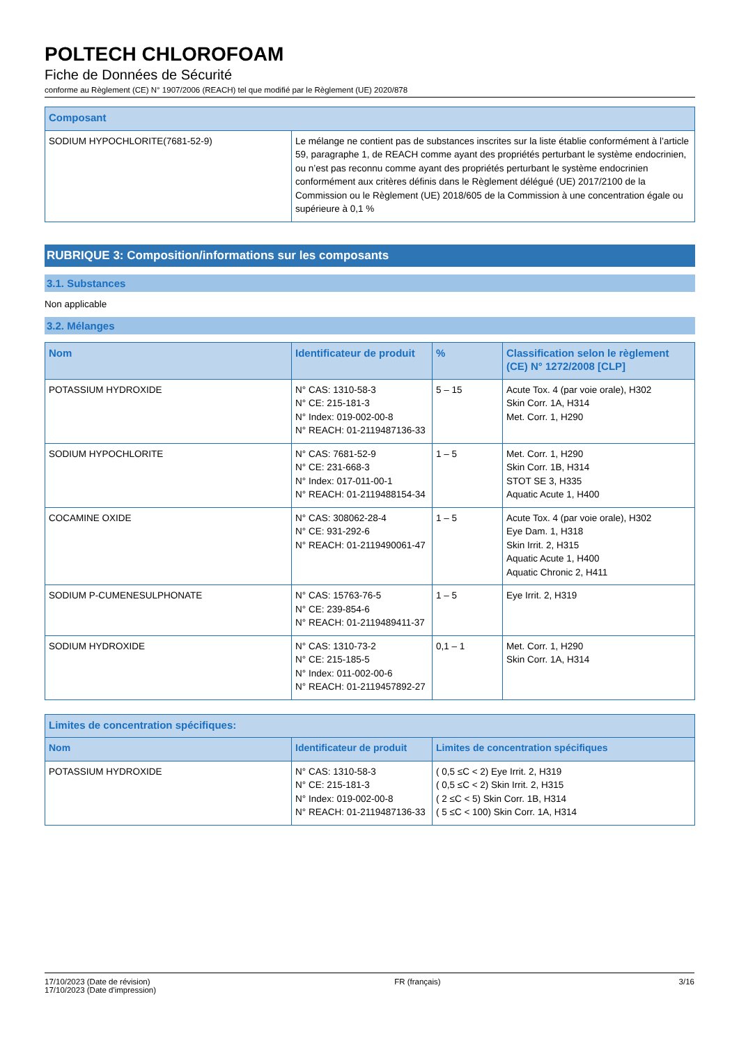POLTECH CHLOROFOAM
Fiche de Données de Sécurité
conforme au Règlement (CE) N° 1907/2006 (REACH) tel que modifié par le Règlement (UE) 2020/878
| Composant | |
| --- | --- |
| SODIUM HYPOCHLORITE(7681-52-9) | Le mélange ne contient pas de substances inscrites sur la liste établie conformément à l’article 59, paragraphe 1, de REACH comme ayant des propriétés perturbant le système endocrinien, ou n’est pas reconnu comme ayant des propriétés perturbant le système endocrinien conformément aux critères définis dans le Règlement délégué (UE) 2017/2100 de la Commission ou le Règlement (UE) 2018/605 de la Commission à une concentration égale ou supérieure à 0,1 % |
RUBRIQUE 3: Composition/informations sur les composants
3.1. Substances
Non applicable
3.2. Mélanges
| Nom | Identificateur de produit | % | Classification selon le règlement (CE) N° 1272/2008 [CLP] |
| --- | --- | --- | --- |
| POTASSIUM HYDROXIDE | N° CAS: 1310-58-3 N° CE: 215-181-3 N° Index: 019-002-00-8 N° REACH: 01-2119487136-33 | 5 – 15 | Acute Tox. 4 (par voie orale), H302 Skin Corr. 1A, H314 Met. Corr. 1, H290 |
| SODIUM HYPOCHLORITE | N° CAS: 7681-52-9 N° CE: 231-668-3 N° Index: 017-011-00-1 N° REACH: 01-2119488154-34 | 1 – 5 | Met. Corr. 1, H290 Skin Corr. 1B, H314 STOT SE 3, H335 Aquatic Acute 1, H400 |
| COCAMINE OXIDE | N° CAS: 308062-28-4 N° CE: 931-292-6 N° REACH: 01-2119490061-47 | 1 – 5 | Acute Tox. 4 (par voie orale), H302 Eye Dam. 1, H318 Skin Irrit. 2, H315 Aquatic Acute 1, H400 Aquatic Chronic 2, H411 |
| SODIUM P-CUMENESULPHONATE | N° CAS: 15763-76-5 N° CE: 239-854-6 N° REACH: 01-2119489411-37 | 1 – 5 | Eye Irrit. 2, H319 |
| SODIUM HYDROXIDE | N° CAS: 1310-73-2 N° CE: 215-185-5 N° Index: 011-002-00-6 N° REACH: 01-2119457892-27 | 0,1 – 1 | Met. Corr. 1, H290 Skin Corr. 1A, H314 |
| Limites de concentration spécifiques: | | |
| --- | --- | --- |
| Nom | Identificateur de produit | Limites de concentration spécifiques |
| POTASSIUM HYDROXIDE | N° CAS: 1310-58-3 N° CE: 215-181-3 N° Index: 019-002-00-8 N° REACH: 01-2119487136-33 | ( 0,5 ≤C < 2) Eye Irrit. 2, H319 ( 0,5 ≤C < 2) Skin Irrit. 2, H315 ( 2 ≤C < 5) Skin Corr. 1B, H314 ( 5 ≤C < 100) Skin Corr. 1A, H314 |
17/10/2023 (Date de révision)
17/10/2023 (Date d'impression)
FR (français) 3/16